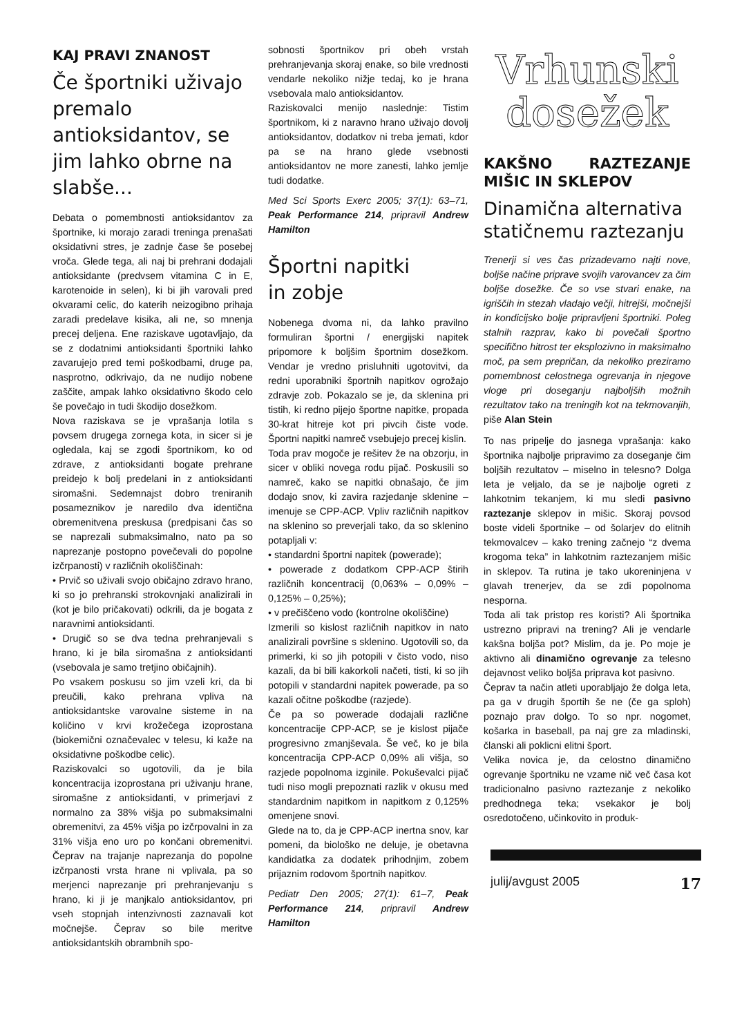KAJ PRAVI ZNANOST
Če športniki uživajo premalo antioksidantov, se jim lahko obrne na slabše...
Debata o pomembnosti antioksidantov za športnike, ki morajo zaradi treninga prenašati oksidativni stres, je zadnje čase še posebej vroča. Glede tega, ali naj bi prehrani dodajali antioksidante (predvsem vitamina C in E, karotenoide in selen), ki bi jih varovali pred okvarami celic, do katerih neizogibno prihaja zaradi predelave kisika, ali ne, so mnenja precej deljena. Ene raziskave ugotavljajo, da se z dodatnimi antioksidanti športniki lahko zavarujejo pred temi poškodbami, druge pa, nasprotno, odkrivajo, da ne nudijo nobene zaščite, ampak lahko oksidativno škodo celo še povečajo in tudi škodijo dosežkom.
Nova raziskava se je vprašanja lotila s povsem drugega zornega kota, in sicer si je ogledala, kaj se zgodi športnikom, ko od zdrave, z antioksidanti bogate prehrane preidejo k bolj predelani in z antioksidanti siromašni. Sedemnajst dobro treniranih posameznikov je naredilo dva identična obremenitvena preskusa (predpisani čas so se naprezali submaksimalno, nato pa so naprezanje postopno povečevali do popolne izčrpanosti) v različnih okoliščinah:
• Prvič so uživali svojo običajno zdravo hrano, ki so jo prehranski strokovnjaki analizirali in (kot je bilo pričakovati) odkrili, da je bogata z naravnimi antioksidanti.
• Drugič so se dva tedna prehranjevali s hrano, ki je bila siromašna z antioksidanti (vsebovala je samo tretjino običajnih).
Po vsakem poskusu so jim vzeli kri, da bi preučili, kako prehrana vpliva na antioksidantske varovalne sisteme in na količino v krvi krožečega izoprostana (biokemični označevalec v telesu, ki kaže na oksidativne poškodbe celic).
Raziskovalci so ugotovili, da je bila koncentracija izoprostana pri uživanju hrane, siromašne z antioksidanti, v primerjavi z normalno za 38% višja po submaksimalni obremenitvi, za 45% višja po izčrpovalni in za 31% višja eno uro po končani obremenitvi. Čeprav na trajanje naprezanja do popolne izčrpanosti vrsta hrane ni vplivala, pa so merjenci naprezanje pri prehranjevanju s hrano, ki ji je manjkalo antioksidantov, pri vseh stopnjah intenzivnosti zaznavali kot močnejše. Čeprav so bile meritve antioksidantskih obrambnih spo-
sobnosti športnikov pri obeh vrstah prehranjevanja skoraj enake, so bile vrednosti vendarle nekoliko nižje tedaj, ko je hrana vsebovala malo antioksidantov.
Raziskovalci menijo naslednje: Tistim športnikom, ki z naravno hrano uživajo dovolj antioksidantov, dodatkov ni treba jemati, kdor pa se na hrano glede vsebnosti antioksidantov ne more zanesti, lahko jemlje tudi dodatke.
Med Sci Sports Exerc 2005; 37(1): 63–71, Peak Performance 214, pripravil Andrew Hamilton
Športni napitki
in zobje
Nobenega dvoma ni, da lahko pravilno formuliran športni / energijski napitek pripomore k boljšim športnim dosežkom. Vendar je vredno prisluhniti ugotovitvi, da redni uporabniki športnih napitkov ogrožajo zdravje zob. Pokazalo se je, da sklenina pri tistih, ki redno pijejo športne napitke, propada 30-krat hitreje kot pri pivcih čiste vode. Športni napitki namreč vsebujejo precej kislin.
Toda prav mogoče je rešitev že na obzorju, in sicer v obliki novega rodu pijač. Poskusili so namreč, kako se napitki obnašajo, če jim dodajo snov, ki zavira razjedanje sklenine – imenuje se CPP-ACP. Vpliv različnih napitkov na sklenino so preverjali tako, da so sklenino potapljali v:
• standardni športni napitek (powerade);
• powerade z dodatkom CPP-ACP štirih različnih koncentracij (0,063% – 0,09% – 0,125% – 0,25%);
• v prečiščeno vodo (kontrolne okoliščine)
Izmerili so kislost različnih napitkov in nato analizirali površine s sklenino. Ugotovili so, da primerki, ki so jih potopili v čisto vodo, niso kazali, da bi bili kakorkoli načeti, tisti, ki so jih potopili v standardni napitek powerade, pa so kazali očitne poškodbe (razjede).
Če pa so powerade dodajali različne koncentracije CPP-ACP, se je kislost pijače progresivno zmanjševala. Še več, ko je bila koncentracija CPP-ACP 0,09% ali višja, so razjede popolnoma izginile. Pokuševalci pijač tudi niso mogli prepoznati razlik v okusu med standardnim napitkom in napitkom z 0,125% omenjene snovi.
Glede na to, da je CPP-ACP inertna snov, kar pomeni, da biološko ne deluje, je obetavna kandidatka za dodatek prihodnjim, zobem prijaznim rodovom športnih napitkov.
Pediatr Den 2005; 27(1): 61–7, Peak Performance 214, pripravil Andrew Hamilton
Vrhunski
dosežek
KAKŠNO RAZTEZANJE MIŠIC IN SKLEPOV
Dinamična alternativa statičnemu raztezanju
Trenerji si ves čas prizadevamo najti nove, boljše načine priprave svojih varovancev za čim boljše dosežke. Če so vse stvari enake, na igriščih in stezah vladajo večji, hitrejši, močnejši in kondicijsko bolje pripravljeni športniki. Poleg stalnih razprav, kako bi povečali športno specifično hitrost ter eksplozivno in maksimalno moč, pa sem prepričan, da nekoliko preziramo pomembnost celostnega ogrevanja in njegove vloge pri doseganju najboljših možnih rezultatov tako na treningih kot na tekmovanjih, piše Alan Stein
To nas pripelje do jasnega vprašanja: kako športnika najbolje pripravimo za doseganje čim boljših rezultatov – miselno in telesno? Dolga leta je veljalo, da se je najbolje ogreti z lahkotnim tekanjem, ki mu sledi pasivno raztezanje sklepov in mišic. Skoraj povsod boste videli športnike – od šolarjev do elitnih tekmovalcev – kako trening začnejo “z dvema krogoma teka” in lahkotnim raztezanjem mišic in sklepov. Ta rutina je tako ukoreninjena v glavah trenerjev, da se zdi popolnoma nesporna.
Toda ali tak pristop res koristi? Ali športnika ustrezno pripravi na trening? Ali je vendarle kakšna boljša pot? Mislim, da je. Po moje je aktivno ali dinamično ogrevanje za telesno dejavnost veliko boljša priprava kot pasivno.
Čeprav ta način atleti uporabljajo že dolga leta, pa ga v drugih športih še ne (če ga sploh) poznajo prav dolgo. To so npr. nogomet, košarka in baseball, pa naj gre za mladinski, članski ali poklicni elitni šport.
Velika novica je, da celostno dinamično ogrevanje športniku ne vzame nič več časa kot tradicionalno pasivno raztezanje z nekoliko predhodnega teka; vsekakor je bolj osredotočeno, učinkovito in produk-
julij/avgust 2005 17